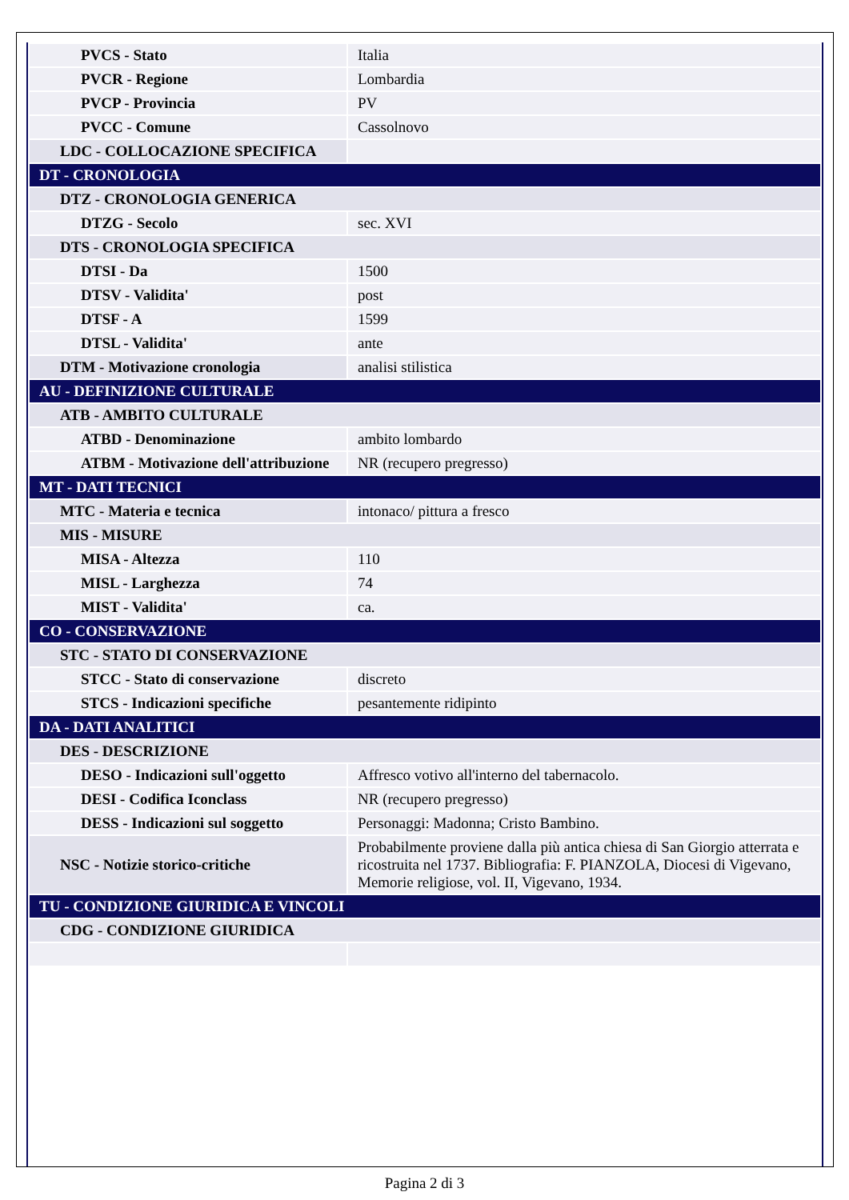| PVCS - Stato | Italia |
| PVCR - Regione | Lombardia |
| PVCP - Provincia | PV |
| PVCC - Comune | Cassolnovo |
| LDC - COLLOCAZIONE SPECIFICA | |
| DT - CRONOLOGIA | |
| DTZ - CRONOLOGIA GENERICA | |
| DTZG - Secolo | sec. XVI |
| DTS - CRONOLOGIA SPECIFICA | |
| DTSI - Da | 1500 |
| DTSV - Validita' | post |
| DTSF - A | 1599 |
| DTSL - Validita' | ante |
| DTM - Motivazione cronologia | analisi stilistica |
| AU - DEFINIZIONE CULTURALE | |
| ATB - AMBITO CULTURALE | |
| ATBD - Denominazione | ambito lombardo |
| ATBM - Motivazione dell'attribuzione | NR (recupero pregresso) |
| MT - DATI TECNICI | |
| MTC - Materia e tecnica | intonaco/ pittura a fresco |
| MIS - MISURE | |
| MISA - Altezza | 110 |
| MISL - Larghezza | 74 |
| MIST - Validita' | ca. |
| CO - CONSERVAZIONE | |
| STC - STATO DI CONSERVAZIONE | |
| STCC - Stato di conservazione | discreto |
| STCS - Indicazioni specifiche | pesantemente ridipinto |
| DA - DATI ANALITICI | |
| DES - DESCRIZIONE | |
| DESO - Indicazioni sull'oggetto | Affresco votivo all'interno del tabernacolo. |
| DESI - Codifica Iconclass | NR (recupero pregresso) |
| DESS - Indicazioni sul soggetto | Personaggi: Madonna; Cristo Bambino. |
| NSC - Notizie storico-critiche | Probabilmente proviene dalla più antica chiesa di San Giorgio atterrata e ricostruita nel 1737. Bibliografia: F. PIANZOLA, Diocesi di Vigevano, Memorie religiose, vol. II, Vigevano, 1934. |
| TU - CONDIZIONE GIURIDICA E VINCOLI | |
| CDG - CONDIZIONE GIURIDICA | |
Pagina 2 di 3